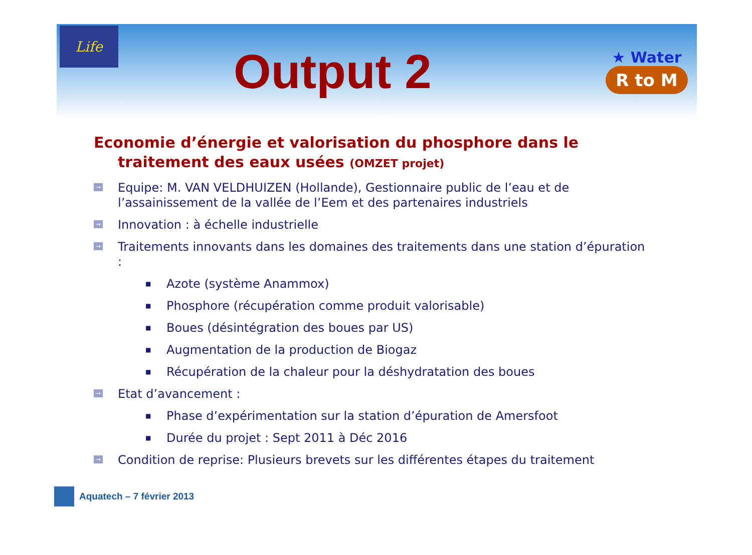Life
Output 2
★ Water
R to M
Economie d’énergie et valorisation du phosphore dans le traitement des eaux usées (OMZET projet)
→ Equipe: M. VAN VELDHUIZEN (Hollande), Gestionnaire public de l’eau et de l’assainissement de la vallée de l’Eem et des partenaires industriels
→ Innovation : à échelle industrielle
→ Traitements innovants dans les domaines des traitements dans une station d’épuration :
■ Azote (système Anammox)
■ Phosphore (récupération comme produit valorisable)
■ Boues (désintégration des boues par US)
■ Augmentation de la production de Biogaz
■ Récupération de la chaleur pour la déshydratation des boues
→ Etat d’avancement :
■ Phase d’expérimentation sur la station d’épuration de Amersfoot
■ Durée du projet : Sept 2011 à Déc 2016
→ Condition de reprise: Plusieurs brevets sur les différentes étapes du traitement
Aquatech – 7 février 2013